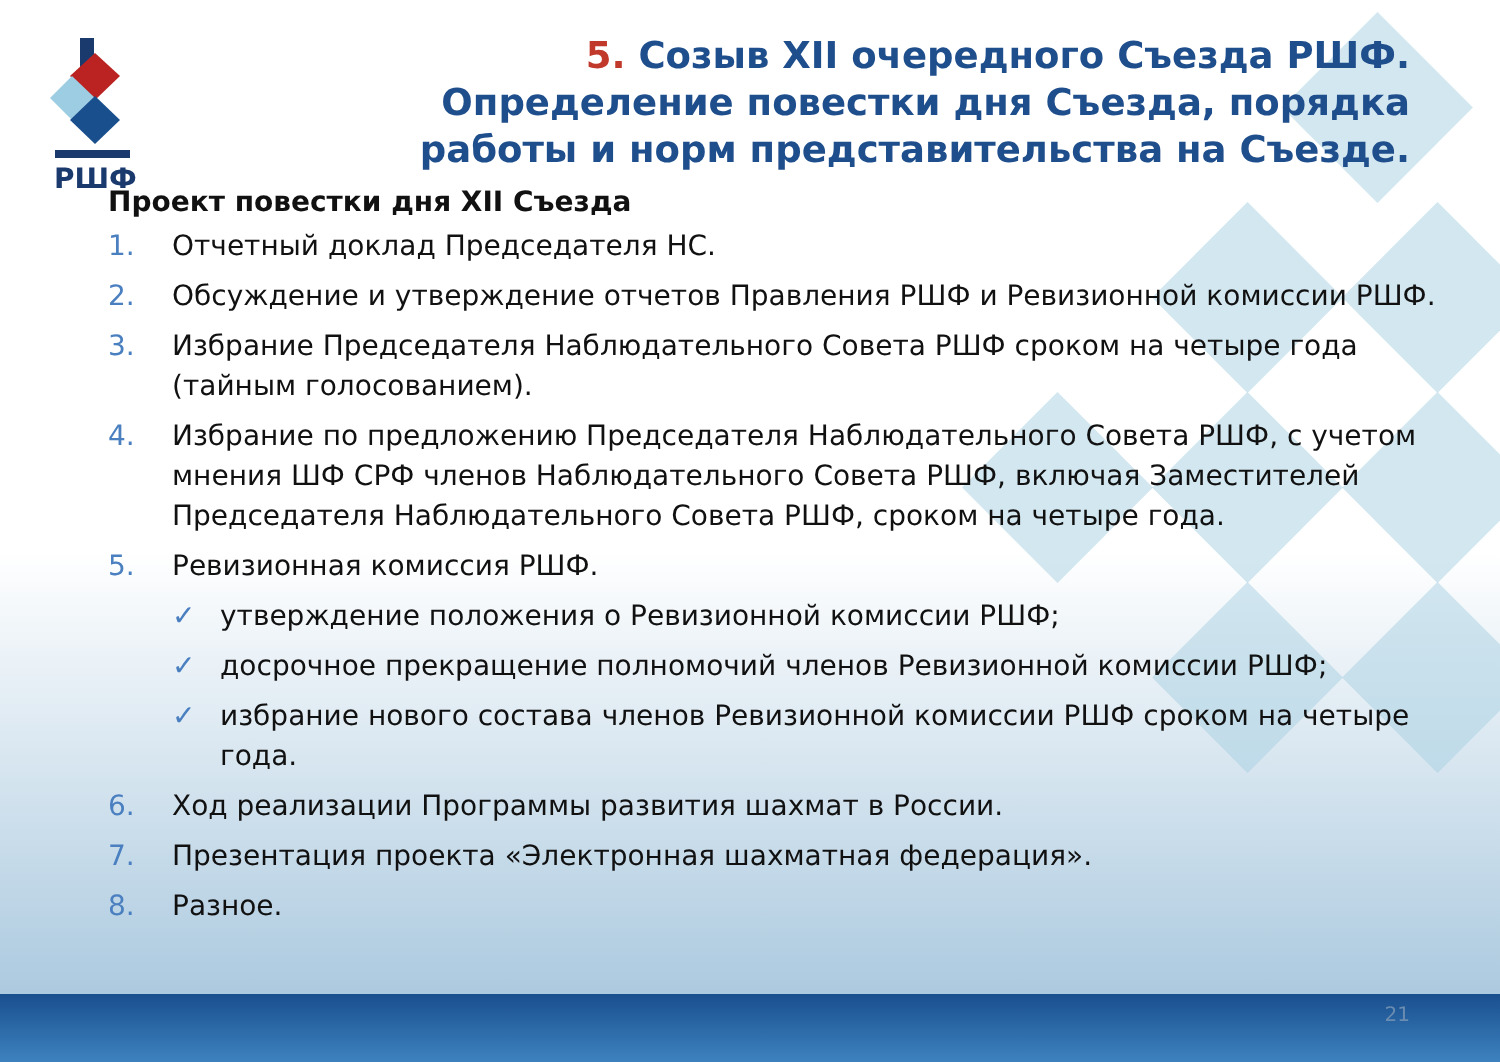РШФ
5. Созыв XII очередного Съезда РШФ. Определение повестки дня Съезда, порядка работы и норм представительства на Съезде.
Проект повестки дня XII Съезда
1. Отчетный доклад Председателя НС.
2. Обсуждение и утверждение отчетов Правления РШФ и Ревизионной комиссии РШФ.
3. Избрание Председателя Наблюдательного Совета РШФ сроком на четыре года (тайным голосованием).
4. Избрание по предложению Председателя Наблюдательного Совета РШФ, с учетом мнения ШФ СРФ членов Наблюдательного Совета РШФ, включая Заместителей Председателя Наблюдательного Совета РШФ, сроком на четыре года.
5. Ревизионная комиссия РШФ.
✓ утверждение положения о Ревизионной комиссии РШФ;
✓ досрочное прекращение полномочий членов Ревизионной комиссии РШФ;
✓ избрание нового состава членов Ревизионной комиссии РШФ сроком на четыре года.
6. Ход реализации Программы развития шахмат в России.
7. Презентация проекта «Электронная шахматная федерация».
8. Разное.
21